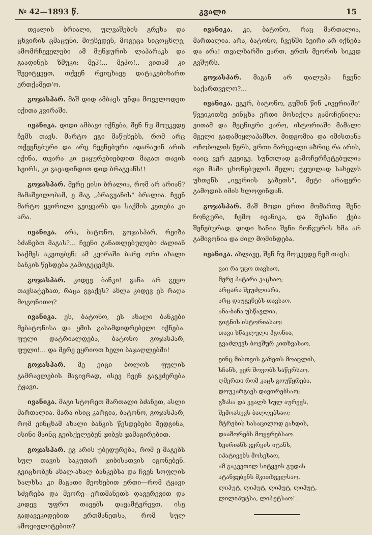№ 42—1893 წ. კვალი 15
თვალის ბრიალი, ულვაშების გრეხა და ცხვირის ცმაცუნი. მიუხედენ, მოგეცა სიცოცხლე, ამომრჩეველები ამ მუნჯურის ლაპარაკს და გაადინეს ზმუკი: მეჰ!... მეჰო!.. ვითამ კი შევიტყვეთ, თქვენ რეიცხავე დატაკებიხართ ერთქამეთ'ო.
გოჯასპარ. მაშ დიდ ამბავს უნდა მოველოდეთ იქითა კვირაში.
ივანიკა. დიდი ამბავი იქნება, შენ ნუ მოუკვდე ჩემს თავს. მარტო ეგი მაწუხებს, რომ არც თქვენებური და არც ჩვენებური ადარაჟინ არის იქინა, თვარა კი ეაყურებიებდით მაგათ თავის სეირს, კი გავადინდით დიდ ბრაგვანს!!
გოჯასპარ. მერე ეისი ბრალია, რომ არ არიან? მამაშვილობამ, ე მაგ „ბრაგვანის" ბრალია. ჩვენ მარტო ყვირილი გეიყვარს და საქმის კეთება კი არა.
ივანიკა. არა, ბატონო, გოჯასპარ. რეიზა ბძანებთ მაგას?... ჩვენი განათლებულები ძალიან საქმეს აკეთებენ: ამ კვირაში ბარე ორი ახალი ბანკის წესდება გამოგეცემეს.
გოჯასპარ. კიდევ ბანკი! განა არ გეყო თავსატეხათ, რაცა გვაქვს? ახლა კიდევ ეს რაღა მოგონითო?
ივანიკა. ეს, ბატონო, ეს ახალი ბანკები მებატონისა და ყმის გასამდიდრებელი იქნება. ფული დატრიალდება, ბატონო გოჯასპარ, ფული!... და მერე ეყრიოთ ხელი ბაჯაღლებში!
გოჯასპარ. მე ეიცი ბოლოს ფულის გამრავლების მაგივრად, ისევ ჩვენ გაგვძერება ტყავი.
ივანიკა. მაგი სტორეთ მართალი ბძანეთ, ასლი მართალია. მარა ისიც კარგია, ბატონო, გოჯასპარ, რომ ეინცხამ ახალი ბანკის წესდებები შედგინა, ისინი მაინც გეისქელებენ ჯიბეს ჯამაგირებით.
გოჯასპარ. ეგ არის უბედურება, რომ ე მაგებს სულ თავის საკუთარ ჯიბისათვის იგონებენ. გეიცხობენ ახალ-ახალ ბანკებსა და ჩვენ სოფლის ხალხსა კი მაგათი მეოხებით ერთი—რომ ტყავი სძვრება და მეორე—ერთმანეთს დავერევით და კიდევ უფრო თავებს დავამტვრევთ. ისე გადავეკიდებით ერთმანეთსა, რომ სულ ამოვიჟლიტებით?
ივანიკა. კი, ბატონო, რაც მართალია, მართალია. არა, ბატონო, ჩვენში ხეირი არ იქნება და არა! თვალხარში ვართ, ერთს მეორის სიკვდ გვშურს.
გოჯასპარ. მაგან არ დალუპა ჩვენი საქართველო?...
ივანიკა. ეგერ, ბატონო, გუშინ წინ „ივერიაში" წვეიკითხე ეინცხა ერთი მოსიქლა გამოჩენილა: ეითამ და მეცნიერი ვარო, ისტორიაში მამალი მგელი გადამიყლაპამსო. მიდგომია და იმისთანა ოჩობოლის წერს, ერთი მარცვალი აზრიც რა არის, იაიც ვერ გვეიგე. სუნთლად გამოჩერჩეტებულია იგი მაში ცხონებულის შელი; ტყუილად სახელს უხთენს „ივერიის გაზეთს", მეტი არაფერი გამოდის იმის ხლოფინდან.
გოჯასპარ. მაშ მოდი ერთი მომართე შენი ჩონგური, ჩემო ივანიკა, და შესანი ქება შენებურად. დიდი ხანია შენი ჩონგურის ხმა არ გამიგონია და ძილ მომინდება.
ივანიკა. ახლავე, შენ ნუ მოუკვდე ჩემ თავს:
ვაი რა უცო თავსაო,
მერე პატარა კაცსაო;
არცარა შეუძლიარა,
არც დაუგენებს თავსაო.
ანა-ბანა უსწავლია,
გიტნის ისტორიასაო:
თავი სწავლული ჰგონია,
გვაძლევს ბოვშურ კითხვასაო.
ეინც მისთვის გაზეთს მოაცლის,
სჩანს, ვერ შოვობს საწერსაო.
ღმერთი რომ კაცს გოუწყრება,
დოუკარგავს დავთრებსაო;
გზასა და კვალს სულ აურევს,
შემოასევს ბალღებსაო;
მტრების სასაცილოდ გახდის,
დააშორებს მოყვრებსაო.
ხეირიანს ვერვის იტანს,
იპატივებს მოსესაო,
ამ გაკვეთილ სიტყვის გუდას
ატანჯებენს მკითხველსაო.
ლიპუტ, ლიპუტ, ლიპუტ, ლიპუტ,
ლილიპუტსა, ლიპუტსაო!..